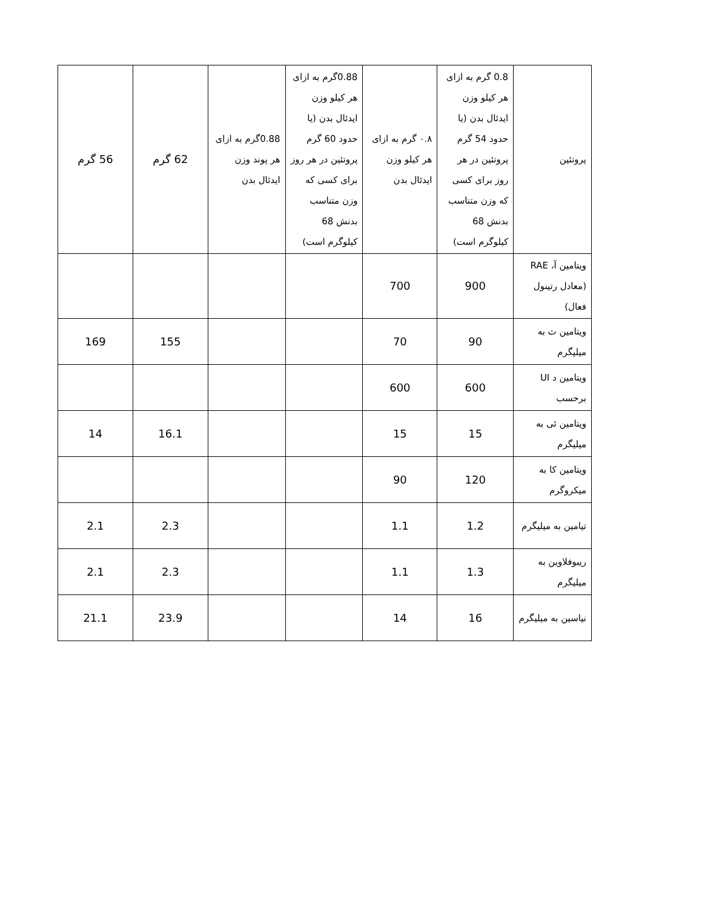| پروتئین | 0.8 گرم به ازای هر کیلو وزن ایدئال بدن (یا حدود 54 گرم پروتئین در هر روز برای کسی که وزن متناسب بدنش 68 کیلوگرم است) | ۰.۸ گرم به ازای هر کیلو وزن ایدئال بدن | 0.88گرم به ازای هر کیلو وزن ایدئال بدن (یا حدود 60 گرم پروتئین در هر روز برای کسی که وزن متناسب بدنش 68 کیلوگرم است) | 0.88گرم به ازای هر پوند وزن ایدئال بدن | 62 گرم | 56 گرم |
| ویتامین آ، RAE (معادل رتینول فعال) | 900 | 700 | | | | |
| ویتامین ث به میلیگرم | 90 | 70 | | | 155 | 169 |
| ویتامین د UI برحسب | 600 | 600 | | | | |
| ویتامین ئی به میلیگرم | 15 | 15 | | | 16.1 | 14 |
| ویتامین کا به میکروگرم | 120 | 90 | | | | |
| تیامین به میلیگرم | 1.2 | 1.1 | | | 2.3 | 2.1 |
| ریبوفلاوین به میلیگرم | 1.3 | 1.1 | | | 2.3 | 2.1 |
| نیاسین به میلیگرم | 16 | 14 | | | 23.9 | 21.1 |